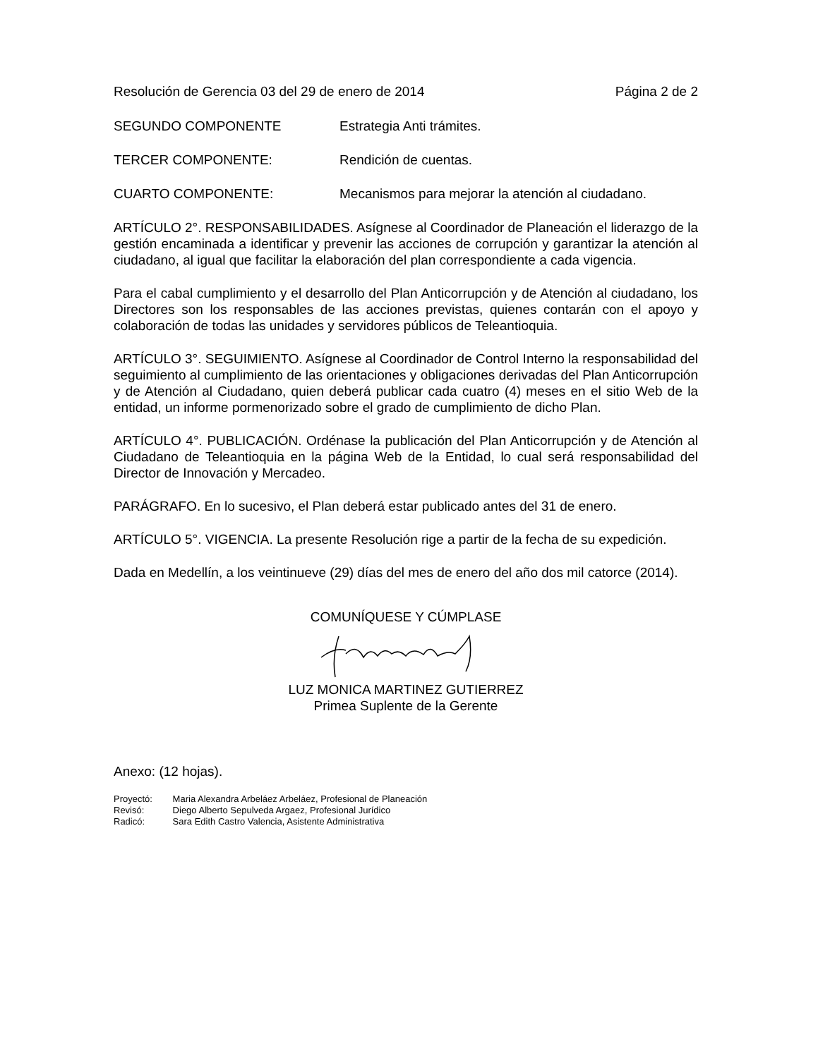Resolución de Gerencia 03 del 29 de enero de 2014 Página 2 de 2
SEGUNDO COMPONENTE Estrategia Anti trámites.
TERCER COMPONENTE: Rendición de cuentas.
CUARTO COMPONENTE: Mecanismos para mejorar la atención al ciudadano.
ARTÍCULO 2°. RESPONSABILIDADES. Asígnese al Coordinador de Planeación el liderazgo de la gestión encaminada a identificar y prevenir las acciones de corrupción y garantizar la atención al ciudadano, al igual que facilitar la elaboración del plan correspondiente a cada vigencia.
Para el cabal cumplimiento y el desarrollo del Plan Anticorrupción y de Atención al ciudadano, los Directores son los responsables de las acciones previstas, quienes contarán con el apoyo y colaboración de todas las unidades y servidores públicos de Teleantioquia.
ARTÍCULO 3°. SEGUIMIENTO. Asígnese al Coordinador de Control Interno la responsabilidad del seguimiento al cumplimiento de las orientaciones y obligaciones derivadas del Plan Anticorrupción y de Atención al Ciudadano, quien deberá publicar cada cuatro (4) meses en el sitio Web de la entidad, un informe pormenorizado sobre el grado de cumplimiento de dicho Plan.
ARTÍCULO 4°. PUBLICACIÓN. Ordénase la publicación del Plan Anticorrupción y de Atención al Ciudadano de Teleantioquia en la página Web de la Entidad, lo cual será responsabilidad del Director de Innovación y Mercadeo.
PARÁGRAFO. En lo sucesivo, el Plan deberá estar publicado antes del 31 de enero.
ARTÍCULO 5°. VIGENCIA. La presente Resolución rige a partir de la fecha de su expedición.
Dada en Medellín, a los veintinueve (29) días del mes de enero del año dos mil catorce (2014).
COMUNÍQUESE Y CÚMPLASE
LUZ MONICA MARTINEZ GUTIERREZ
Primea Suplente de la Gerente
Anexo: (12 hojas).
Proyectó: Maria Alexandra Arbeláez Arbeláez, Profesional de Planeación
Revisó: Diego Alberto Sepulveda Argaez, Profesional Jurídico
Radicó: Sara Edith Castro Valencia, Asistente Administrativa